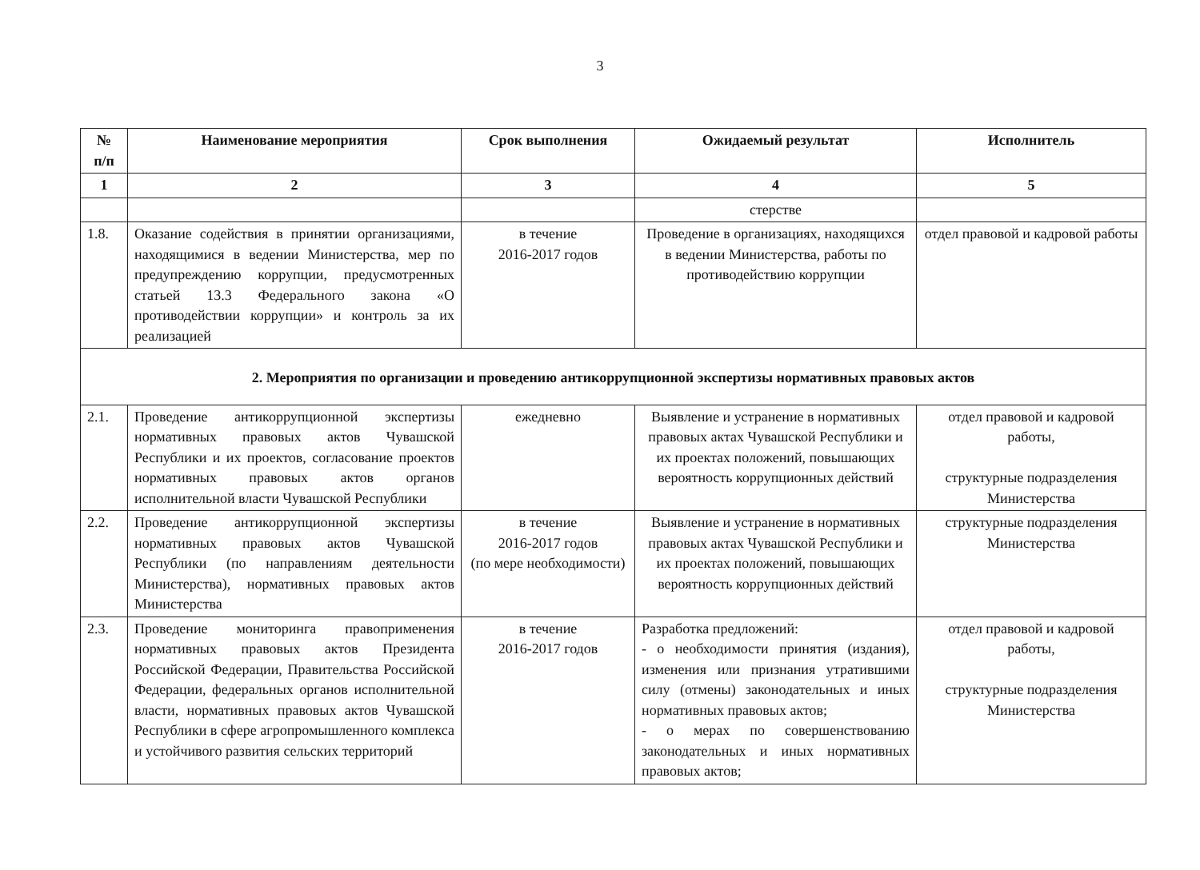3
| № п/п | Наименование мероприятия | Срок выполнения | Ожидаемый результат | Исполнитель |
| --- | --- | --- | --- | --- |
| 1 | 2 | 3 | 4 | 5 |
| | | | стерстве | |
| 1.8. | Оказание содействия в принятии организациями, находящимися в ведении Министерства, мер по предупреждению коррупции, предусмотренных статьей 13.3 Федерального закона «О противодействии коррупции» и контроль за их реализацией | в течение 2016-2017 годов | Проведение в организациях, находящихся в ведении Министерства, работы по противодействию коррупции | отдел правовой и кадровой работы |
| 2. Мероприятия по организации и проведению антикоррупционной экспертизы нормативных правовых актов | | | | |
| 2.1. | Проведение антикоррупционной экспертизы нормативных правовых актов Чувашской Республики и их проектов, согласование проектов нормативных правовых актов органов исполнительной власти Чувашской Республики | ежедневно | Выявление и устранение в нормативных правовых актах Чувашской Республики и их проектах положений, повышающих вероятность коррупционных действий | отдел правовой и кадровой работы, структурные подразделения Министерства |
| 2.2. | Проведение антикоррупционной экспертизы нормативных правовых актов Чувашской Республики (по направлениям деятельности Министерства), нормативных правовых актов Министерства | в течение 2016-2017 годов (по мере необходимости) | Выявление и устранение в нормативных правовых актах Чувашской Республики и их проектах положений, повышающих вероятность коррупционных действий | структурные подразделения Министерства |
| 2.3. | Проведение мониторинга правоприменения нормативных правовых актов Президента Российской Федерации, Правительства Российской Федерации, федеральных органов исполнительной власти, нормативных правовых актов Чувашской Республики в сфере агропромышленного комплекса и устойчивого развития сельских территорий | в течение 2016-2017 годов | Разработка предложений: - о необходимости принятия (издания), изменения или признания утратившими силу (отмены) законодательных и иных нормативных правовых актов; - о мерах по совершенствованию законодательных и иных нормативных правовых актов; | отдел правовой и кадровой работы, структурные подразделения Министерства |